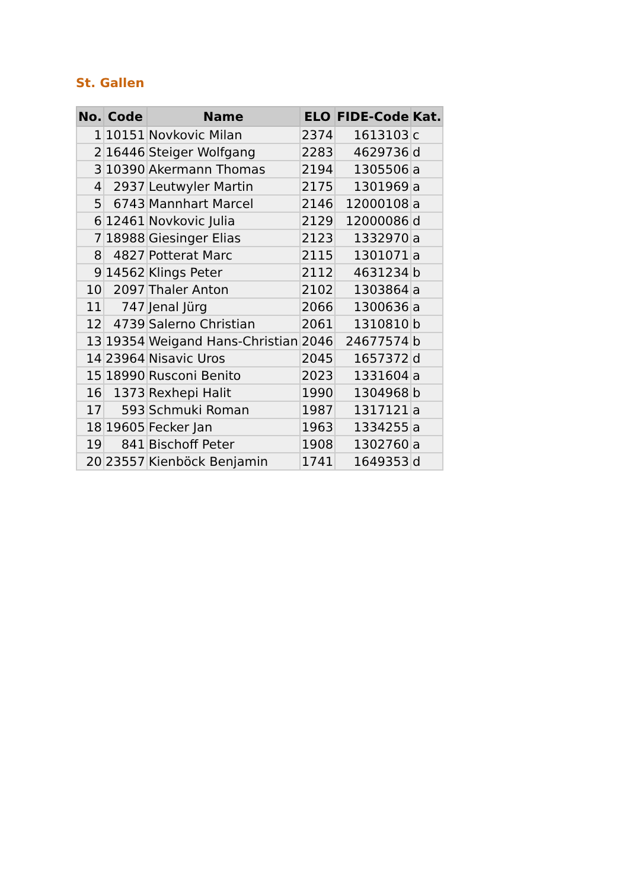St. Gallen
| No. | Code | Name | ELO | FIDE-Code | Kat. |
| --- | --- | --- | --- | --- | --- |
| 1 | 10151 | Novkovic Milan | 2374 | 1613103 | c |
| 2 | 16446 | Steiger Wolfgang | 2283 | 4629736 | d |
| 3 | 10390 | Akermann Thomas | 2194 | 1305506 | a |
| 4 | 2937 | Leutwyler Martin | 2175 | 1301969 | a |
| 5 | 6743 | Mannhart Marcel | 2146 | 12000108 | a |
| 6 | 12461 | Novkovic Julia | 2129 | 12000086 | d |
| 7 | 18988 | Giesinger Elias | 2123 | 1332970 | a |
| 8 | 4827 | Potterat Marc | 2115 | 1301071 | a |
| 9 | 14562 | Klings Peter | 2112 | 4631234 | b |
| 10 | 2097 | Thaler Anton | 2102 | 1303864 | a |
| 11 | 747 | Jenal Jürg | 2066 | 1300636 | a |
| 12 | 4739 | Salerno Christian | 2061 | 1310810 | b |
| 13 | 19354 | Weigand Hans-Christian | 2046 | 24677574 | b |
| 14 | 23964 | Nisavic Uros | 2045 | 1657372 | d |
| 15 | 18990 | Rusconi Benito | 2023 | 1331604 | a |
| 16 | 1373 | Rexhepi Halit | 1990 | 1304968 | b |
| 17 | 593 | Schmuki Roman | 1987 | 1317121 | a |
| 18 | 19605 | Fecker Jan | 1963 | 1334255 | a |
| 19 | 841 | Bischoff Peter | 1908 | 1302760 | a |
| 20 | 23557 | Kienböck Benjamin | 1741 | 1649353 | d |